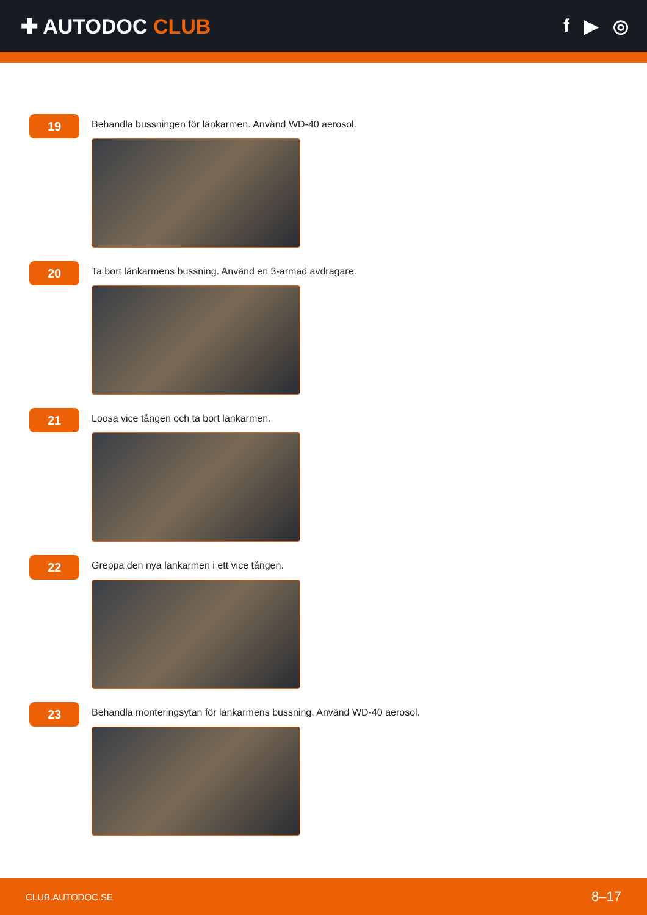✚ AUTODOC CLUB f ▶ ◎
19
Behandla bussningen för länkarmen. Använd WD-40 aerosol.
20
Ta bort länkarmens bussning. Använd en 3-armad avdragare.
21
Loosa vice tången och ta bort länkarmen.
22
Greppa den nya länkarmen i ett vice tången.
23
Behandla monteringsytan för länkarmens bussning. Använd WD-40 aerosol.
CLUB.AUTODOC.SE 8–17